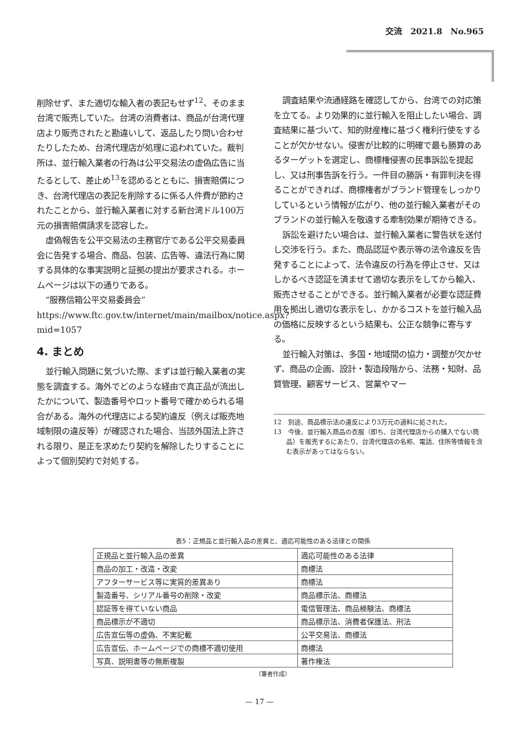交流　2021.8　No.965
削除せず、また適切な輸入者の表記もせず<sup>12</sup>、そのまま台湾で販売していた。台湾の消費者は、商品が台湾代理店より販売されたと勘違いして、返品したり問い合わせたりしたため、台湾代理店が処理に追われていた。裁判所は、並行輸入業者の行為は公平交易法の虚偽広告に当たるとして、差止め<sup>13</sup>を認めるとともに、損害賠償につき、台湾代理店の表記を削除するに係る人件費が節約されたことから、並行輸入業者に対する新台湾ドル100万元の損害賠償請求を認容した。
虚偽報告を公平交易法の主務官庁である公平交易委員会に告発する場合、商品、包装、広告等、違法行為に関する具体的な事実説明と証拠の提出が要求される。ホームページは以下の通りである。
“服務信箱公平交易委員会” https://www.ftc.gov.tw/internet/main/mailbox/notice.aspx?mid=1057
4. まとめ
並行輸入問題に気づいた際、まずは並行輸入業者の実態を調査する。海外でどのような経由で真正品が流出したかについて、製造番号やロット番号で確かめられる場合がある。海外の代理店による契約違反（例えば販売地域制限の違反等）が確認された場合、当該外国法上許される限り、是正を求めたり契約を解除したりすることによって個別契約で対処する。
調査結果や流通経路を確認してから、台湾での対応策を立てる。より効果的に並行輸入を阻止したい場合、調査結果に基づいて、知的財産権に基づく権利行使をすることが欠かせない。侵害が比較的に明確で最も勝算のあるターゲットを選定し、商標権侵害の民事訴訟を提起し、又は刑事告訴を行う。一件目の勝訴・有罪判決を得ることができれば、商標権者がブランド管理をしっかりしているという情報が広がり、他の並行輸入業者がそのブランドの並行輸入を敬遠する牽制効果が期待できる。
訴訟を避けたい場合は、並行輸入業者に警告状を送付し交渉を行う。また、商品認証や表示等の法令違反を告発することによって、法令違反の行為を停止させ、又はしかるべき認証を済ませて適切な表示をしてから輸入、販売させることができる。並行輸入業者が必要な認証費用を拠出し適切な表示をし、かかるコストを並行輸入品の価格に反映するという結果も、公正な競争に寄与する。
並行輸入対策は、多国・地域間の協力・調整が欠かせず、商品の企画、設計・製造段階から、法務・知財、品質管理、顧客サービス、営業やマー
12　別途、商品標示法の違反により3万元の過料に処された。
13　今後、並行輸入商品の衣服（即ち、台湾代理店からの購入でない商品）を販売するにあたり、台湾代理店の名称、電話、住所等情報を含む表示があってはならない。
表5：正規品と並行輸入品の差異と、適応可能性のある法律との関係
| 正規品と並行輸入品の差異 | 適応可能性のある法律 |
| 商品の加工・改造・改変 | 商標法 |
| アフターサービス等に実質的差異あり | 商標法 |
| 製造番号、シリアル番号の削除・改変 | 商品標示法、商標法 |
| 認証等を得ていない商品 | 電信管理法、商品検験法、商標法 |
| 商品標示が不適切 | 商品標示法、消費者保護法、刑法 |
| 広告宣伝等の虚偽、不実記載 | 公平交易法、商標法 |
| 広告宣伝、ホームページでの商標不適切使用 | 商標法 |
| 写真、説明書等の無断複製 | 著作権法 |
（筆者作成）
— 17 —